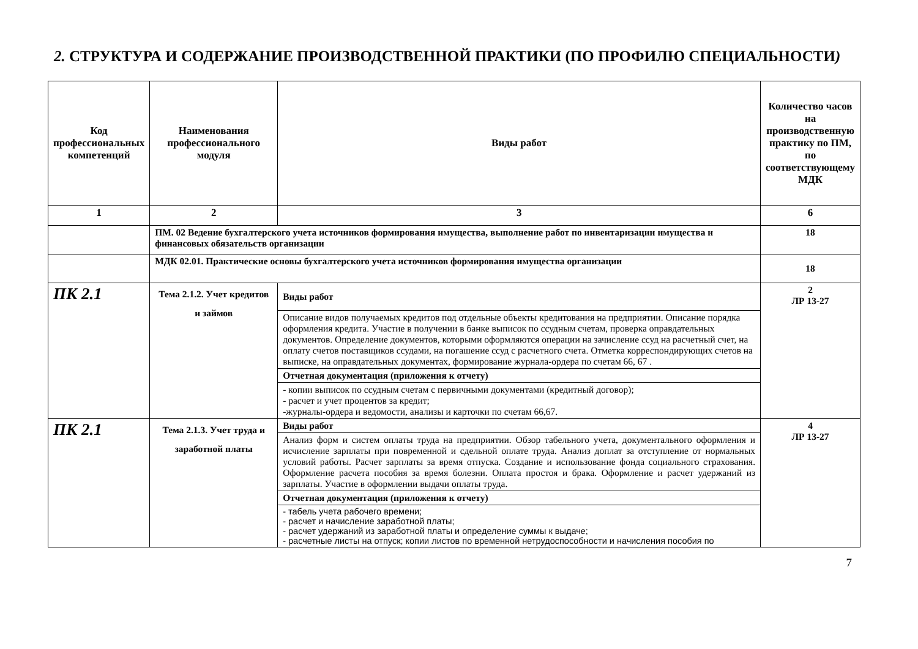2. СТРУКТУРА И СОДЕРЖАНИЕ ПРОИЗВОДСТВЕННОЙ ПРАКТИКИ (ПО ПРОФИЛЮ СПЕЦИАЛЬНОСТИ)
| Код профессиональных компетенций | Наименования профессионального модуля | Виды работ | Количество часов на производственную практику по ПМ, по соответствующему МДК |
| --- | --- | --- | --- |
| 1 | 2 | 3 | 6 |
| | ПМ. 02 Ведение бухгалтерского учета источников формирования имущества, выполнение работ по инвентаризации имущества и финансовых обязательств организации | | 18 |
| | МДК 02.01. Практические основы бухгалтерского учета источников формирования имущества организации | | 18 |
| ПК 2.1 | Тема 2.1.2. Учет кредитов и займов | Виды работ | 2 ЛР 13-27 |
| | | Описание видов получаемых кредитов под отдельные объекты кредитования на предприятии. Описание порядка оформления кредита. Участие в получении в банке выписок по ссудным счетам, проверка оправдательных документов. Определение документов, которыми оформляются операции на зачисление ссуд на расчетный счет, на оплату счетов поставщиков ссудами, на погашение ссуд с расчетного счета. Отметка корреспондирующих счетов на выписке, на оправдательных документах, формирование журнала-ордера по счетам 66, 67 . | |
| | | Отчетная документация (приложения к отчету) | |
| | | - копии выписок по ссудным счетам с первичными документами (кредитный договор); - расчет и учет процентов за кредит; -журналы-ордера и ведомости, анализы и карточки по счетам 66,67. | |
| ПК 2.1 | Тема 2.1.3. Учет труда и заработной платы | Виды работ | 4 ЛР 13-27 |
| | | Анализ форм и систем оплаты труда на предприятии. Обзор табельного учета, документального оформления и исчисление зарплаты при повременной и сдельной оплате труда. Анализ доплат за отступление от нормальных условий работы. Расчет зарплаты за время отпуска. Создание и использование фонда социального страхования. Оформление расчета пособия за время болезни. Оплата простоя и брака. Оформление и расчет удержаний из зарплаты. Участие в оформлении выдачи оплаты труда. | |
| | | Отчетная документация (приложения к отчету) | |
| | | - табель учета рабочего времени; - расчет и начисление заработной платы; - расчет удержаний из заработной платы и определение суммы к выдаче; - расчетные листы на отпуск; копии листов по временной нетрудоспособности и начисления пособия по | |
7